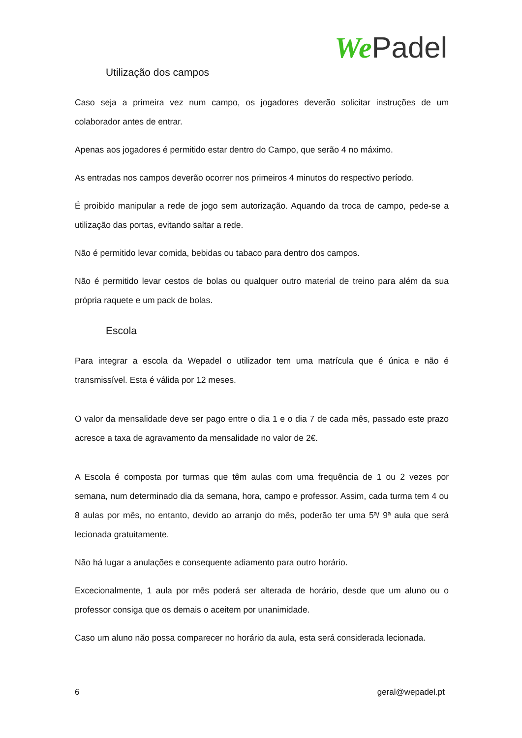We Padel
Utilização dos campos
Caso seja a primeira vez num campo, os jogadores deverão solicitar instruções de um colaborador antes de entrar.
Apenas aos jogadores é permitido estar dentro do Campo, que serão 4 no máximo.
As entradas nos campos deverão ocorrer nos primeiros 4 minutos do respectivo período.
É proibido manipular a rede de jogo sem autorização. Aquando da troca de campo, pede-se a utilização das portas, evitando saltar a rede.
Não é permitido levar comida, bebidas ou tabaco para dentro dos campos.
Não é permitido levar cestos de bolas ou qualquer outro material de treino para além da sua própria raquete e um pack de bolas.
Escola
Para integrar a escola da Wepadel o utilizador tem uma matrícula que é única e não é transmissível. Esta é válida por 12 meses.
O valor da mensalidade deve ser pago entre o dia 1 e o dia 7 de cada mês, passado este prazo acresce a taxa de agravamento da mensalidade no valor de 2€.
A Escola é composta por turmas que têm aulas com uma frequência de 1 ou 2 vezes por semana, num determinado dia da semana, hora, campo e professor. Assim, cada turma tem 4 ou 8 aulas por mês, no entanto, devido ao arranjo do mês, poderão ter uma 5ª/ 9ª aula que será lecionada gratuitamente.
Não há lugar a anulações e consequente adiamento para outro horário.
Excecionalmente, 1 aula por mês poderá ser alterada de horário, desde que um aluno ou o professor consiga que os demais o aceitem por unanimidade.
Caso um aluno não possa comparecer no horário da aula, esta será considerada lecionada.
6 geral@wepadel.pt